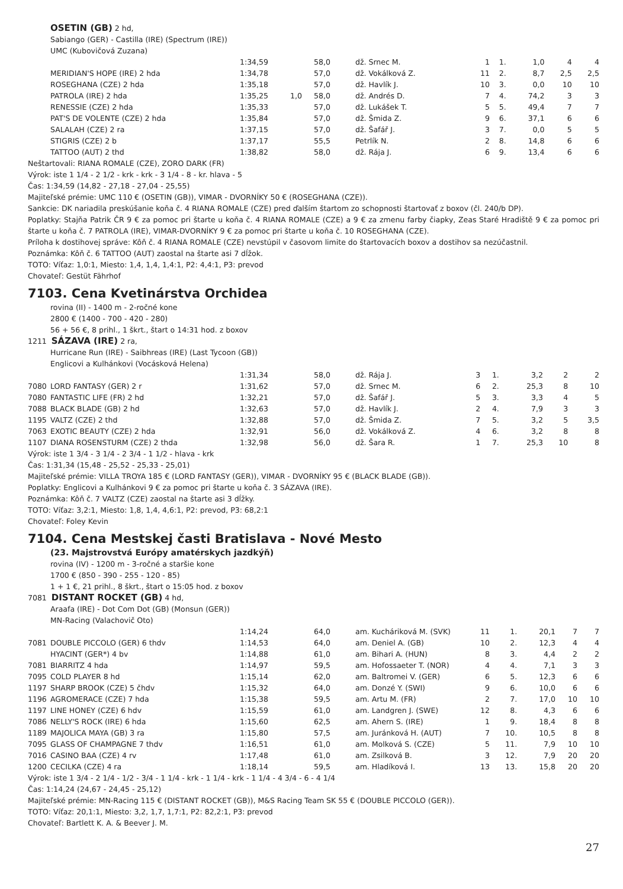OSETIN (GB) 2 hd,
Sabiango (GER) - Castilla (IRE) (Spectrum (IRE))
UMC (Kubovičová Zuzana)
| | | 1:34,59 | | 58,0 | dž. Srnec M. | 1 | 1. | 1,0 | 4 | 4 |
| | MERIDIAN'S HOPE (IRE) 2 hda | 1:34,78 | | 57,0 | dž. Vokálková Z. | 11 | 2. | 8,7 | 2,5 | 2,5 |
| | ROSEGHANA (CZE) 2 hda | 1:35,18 | | 57,0 | dž. Havlík J. | 10 | 3. | 0,0 | 10 | 10 |
| | PATROLA (IRE) 2 hda | 1:35,25 | 1,0 | 58,0 | dž. Andrés D. | 7 | 4. | 74,2 | 3 | 3 |
| | RENESSIE (CZE) 2 hda | 1:35,33 | | 57,0 | dž. Lukášek T. | 5 | 5. | 49,4 | 7 | 7 |
| | PAT'S DE VOLENTE (CZE) 2 hda | 1:35,84 | | 57,0 | dž. Šmida Z. | 9 | 6. | 37,1 | 6 | 6 |
| | SALALAH (CZE) 2 ra | 1:37,15 | | 57,0 | dž. Šafář J. | 3 | 7. | 0,0 | 5 | 5 |
| | STIGRIS (CZE) 2 b | 1:37,17 | | 55,5 | Petrlík N. | 2 | 8. | 14,8 | 6 | 6 |
| | TATTOO (AUT) 2 thd | 1:38,82 | | 58,0 | dž. Rája J. | 6 | 9. | 13,4 | 6 | 6 |
Neštartovali: RIANA ROMALE (CZE), ZORO DARK (FR)
Výrok: iste 1 1/4 - 2 1/2 - krk - krk - 3 1/4 - 8 - kr. hlava - 5
Čas: 1:34,59 (14,82 - 27,18 - 27,04 - 25,55)
Majiteľské prémie: UMC 110 € (OSETIN (GB)), VIMAR - DVORNÍKY 50 € (ROSEGHANA (CZE)).
Sankcie: DK nariadila preskúšanie koňa č. 4 RIANA ROMALE (CZE) pred ďalším štartom zo schopnosti štartovať z boxov (čl. 240/b DP).
Poplatky: Stajňa Patrik ČR 9 € za pomoc pri štarte u koňa č. 4 RIANA ROMALE (CZE) a 9 € za zmenu farby čiapky, Zeas Staré Hradiště 9 € za pomoc pri štarte u koňa č. 7 PATROLA (IRE), VIMAR-DVORNÍKY 9 € za pomoc pri štarte u koňa č. 10 ROSEGHANA (CZE).
Príloha k dostihovej správe: Kôň č. 4 RIANA ROMALE (CZE) nevstúpil v časovom limite do štartovacích boxov a dostihov sa nezúčastnil.
Poznámka: Kôň č. 6 TATTOO (AUT) zaostal na štarte asi 7 dĺžok.
TOTO: Víťaz: 1,0:1, Miesto: 1,4, 1,4, 1,4:1, P2: 4,4:1, P3: prevod
Chovateľ: Gestüt Fährhof
7103. Cena Kvetinárstva Orchidea
rovina (II) - 1400 m - 2-ročné kone
2800 € (1400 - 700 - 420 - 280)
56 + 56 €, 8 prihl., 1 škrt., štart o 14:31 hod. z boxov
1211 SÁZAVA (IRE) 2 ra,
Hurricane Run (IRE) - Saibhreas (IRE) (Last Tycoon (GB))
Englicovi a Kulhánkovi (Vocásková Helena)
| | | 1:31,34 | | 58,0 | dž. Rája J. | 3 | 1. | 3,2 | 2 | 2 |
| 7080 | LORD FANTASY (GER) 2 r | 1:31,62 | | 57,0 | dž. Srnec M. | 6 | 2. | 25,3 | 8 | 10 |
| 7080 | FANTASTIC LIFE (FR) 2 hd | 1:32,21 | | 57,0 | dž. Šafář J. | 5 | 3. | 3,3 | 4 | 5 |
| 7088 | BLACK BLADE (GB) 2 hd | 1:32,63 | | 57,0 | dž. Havlík J. | 2 | 4. | 7,9 | 3 | 3 |
| 1195 | VALTZ (CZE) 2 thd | 1:32,88 | | 57,0 | dž. Šmida Z. | 7 | 5. | 3,2 | 5 | 3,5 |
| 7063 | EXOTIC BEAUTY (CZE) 2 hda | 1:32,91 | | 56,0 | dž. Vokálková Z. | 4 | 6. | 3,2 | 8 | 8 |
| 1107 | DIANA ROSENSTURM (CZE) 2 thda | 1:32,98 | | 56,0 | dž. Šara R. | 1 | 7. | 25,3 | 10 | 8 |
Výrok: iste 1 3/4 - 3 1/4 - 2 3/4 - 1 1/2 - hlava - krk
Čas: 1:31,34 (15,48 - 25,52 - 25,33 - 25,01)
Majiteľské prémie: VILLA TROYA 185 € (LORD FANTASY (GER)), VIMAR - DVORNÍKY 95 € (BLACK BLADE (GB)).
Poplatky: Englicovi a Kulhánkovi 9 € za pomoc pri štarte u koňa č. 3 SÁZAVA (IRE).
Poznámka: Kôň č. 7 VALTZ (CZE) zaostal na štarte asi 3 dĺžky.
TOTO: Víťaz: 3,2:1, Miesto: 1,8, 1,4, 4,6:1, P2: prevod, P3: 68,2:1
Chovateľ: Foley Kevin
7104. Cena Mestskej časti Bratislava - Nové Mesto
(23. Majstrovstvá Európy amatérskych jazdkýň)
rovina (IV) - 1200 m - 3-ročné a staršie kone
1700 € (850 - 390 - 255 - 120 - 85)
1 + 1 €, 21 prihl., 8 škrt., štart o 15:05 hod. z boxov
7081 DISTANT ROCKET (GB) 4 hd,
Araafa (IRE) - Dot Com Dot (GB) (Monsun (GER))
MN-Racing (Valachovič Oto)
| | | 1:14,24 | | 64,0 | am. Kucháriková M. (SVK) | 11 | 1. | 20,1 | 7 | 7 |
| 7081 | DOUBLE PICCOLO (GER) 6 thdv | 1:14,53 | | 64,0 | am. Deniel A. (GB) | 10 | 2. | 12,3 | 4 | 4 |
| | HYACINT (GER*) 4 bv | 1:14,88 | | 61,0 | am. Bihari A. (HUN) | 8 | 3. | 4,4 | 2 | 2 |
| 7081 | BIARRITZ 4 hda | 1:14,97 | | 59,5 | am. Hofossaeter T. (NOR) | 4 | 4. | 7,1 | 3 | 3 |
| 7095 | COLD PLAYER 8 hd | 1:15,14 | | 62,0 | am. Baltromei V. (GER) | 6 | 5. | 12,3 | 6 | 6 |
| 1197 | SHARP BROOK (CZE) 5 čhdv | 1:15,32 | | 64,0 | am. Donzé Y. (SWI) | 9 | 6. | 10,0 | 6 | 6 |
| 1196 | AGROMERACE (CZE) 7 hda | 1:15,38 | | 59,5 | am. Artu M. (FR) | 2 | 7. | 17,0 | 10 | 10 |
| 1197 | LINE HONEY (CZE) 6 hdv | 1:15,59 | | 61,0 | am. Landgren J. (SWE) | 12 | 8. | 4,3 | 6 | 6 |
| 7086 | NELLY'S ROCK (IRE) 6 hda | 1:15,60 | | 62,5 | am. Ahern S. (IRE) | 1 | 9. | 18,4 | 8 | 8 |
| 1189 | MAJOLICA MAYA (GB) 3 ra | 1:15,80 | | 57,5 | am. Juránková H. (AUT) | 7 | 10. | 10,5 | 8 | 8 |
| 7095 | GLASS OF CHAMPAGNE 7 thdv | 1:16,51 | | 61,0 | am. Molková S. (CZE) | 5 | 11. | 7,9 | 10 | 10 |
| 7016 | CASINO BAA (CZE) 4 rv | 1:17,48 | | 61,0 | am. Zsilková B. | 3 | 12. | 7,9 | 20 | 20 |
| 1200 | CECILKA (CZE) 4 ra | 1:18,14 | | 59,5 | am. Hladíková I. | 13 | 13. | 15,8 | 20 | 20 |
Výrok: iste 1 3/4 - 2 1/4 - 1/2 - 3/4 - 1 1/4 - krk - 1 1/4 - krk - 1 1/4 - 4 3/4 - 6 - 4 1/4
Čas: 1:14,24 (24,67 - 24,45 - 25,12)
Majiteľské prémie: MN-Racing 115 € (DISTANT ROCKET (GB)), M&S Racing Team SK 55 € (DOUBLE PICCOLO (GER)).
TOTO: Víťaz: 20,1:1, Miesto: 3,2, 1,7, 1,7:1, P2: 82,2:1, P3: prevod
Chovateľ: Bartlett K. A. & Beever J. M.
27